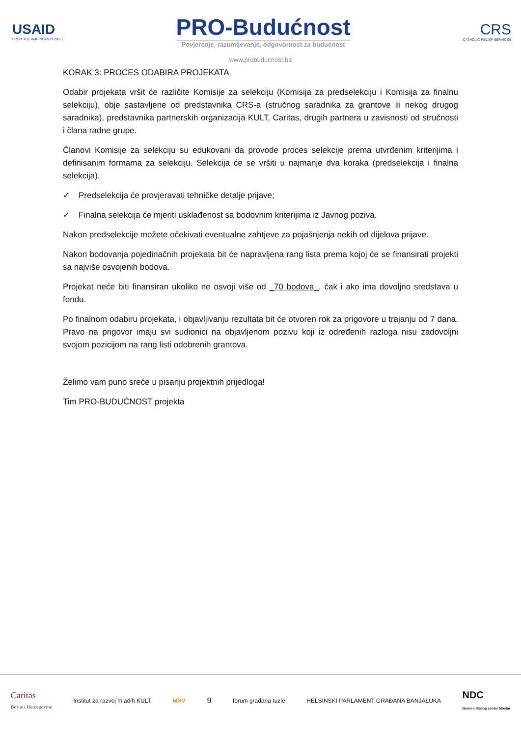USAID
FROM THE AMERICAN PEOPLE
PRO-Budućnost
Povjerenje, razumijevanje, odgovornost za budućnost
CRS
CATHOLIC RELIEF SERVICES
www.probuducnost.ba
KORAK 3: PROCES ODABIRA PROJEKATA
Odabir projekata vršit će različite Komisije za selekciju (Komisija za predselekciju i Komisija za finalnu selekciju), obje sastavljene od predstavnika CRS-a (stručnog saradnika za grantove ili nekog drugog saradnika), predstavnika partnerskih organizacija KULT, Caritas, drugih partnera u zavisnosti od stručnosti i člana radne grupe.
Članovi Komisije za selekciju su edukovani da provode proces selekcije prema utvrđenim kriterijima i definisanim formama za selekciju. Selekcija će se vršiti u najmanje dva koraka (predselekcija i finalna selekcija).
✓ Predselekcija će provjeravati tehničke detalje prijave;
✓ Finalna selekcija će mjeriti usklađenost sa bodovnim kriterijima iz Javnog poziva.
Nakon predselekcije možete očekivati eventualne zahtjeve za pojašnjenja nekih od dijelova prijave.
Nakon bodovanja pojedinačnih projekata bit će napravljena rang lista prema kojoj će se finansirati projekti sa najviše osvojenih bodova.
Projekat neće biti finansiran ukoliko ne osvoji više od _70 bodova_, čak i ako ima dovoljno sredstava u fondu.
Po finalnom odabiru projekata, i objavljivanju rezultata bit će otvoren rok za prigovore u trajanju od 7 dana. Pravo na prigovor imaju svi sudionici na objavljenom pozivu koji iz određenih razloga nisu zadovoljni svojom pozicijom na rang listi odobrenih grantova.
Želimo vam puno sreće u pisanju projektnih prijedloga!
Tim PRO-BUDUĆNOST projekta
Caritas
Bosne i Hercegovine Institut za razvoj mladih KULT MRV 9 forum građana tuzle HELSINSKI PARLAMENT GRAĐANA BANJALUKA NDC
Nansen dijalog centar Mostar